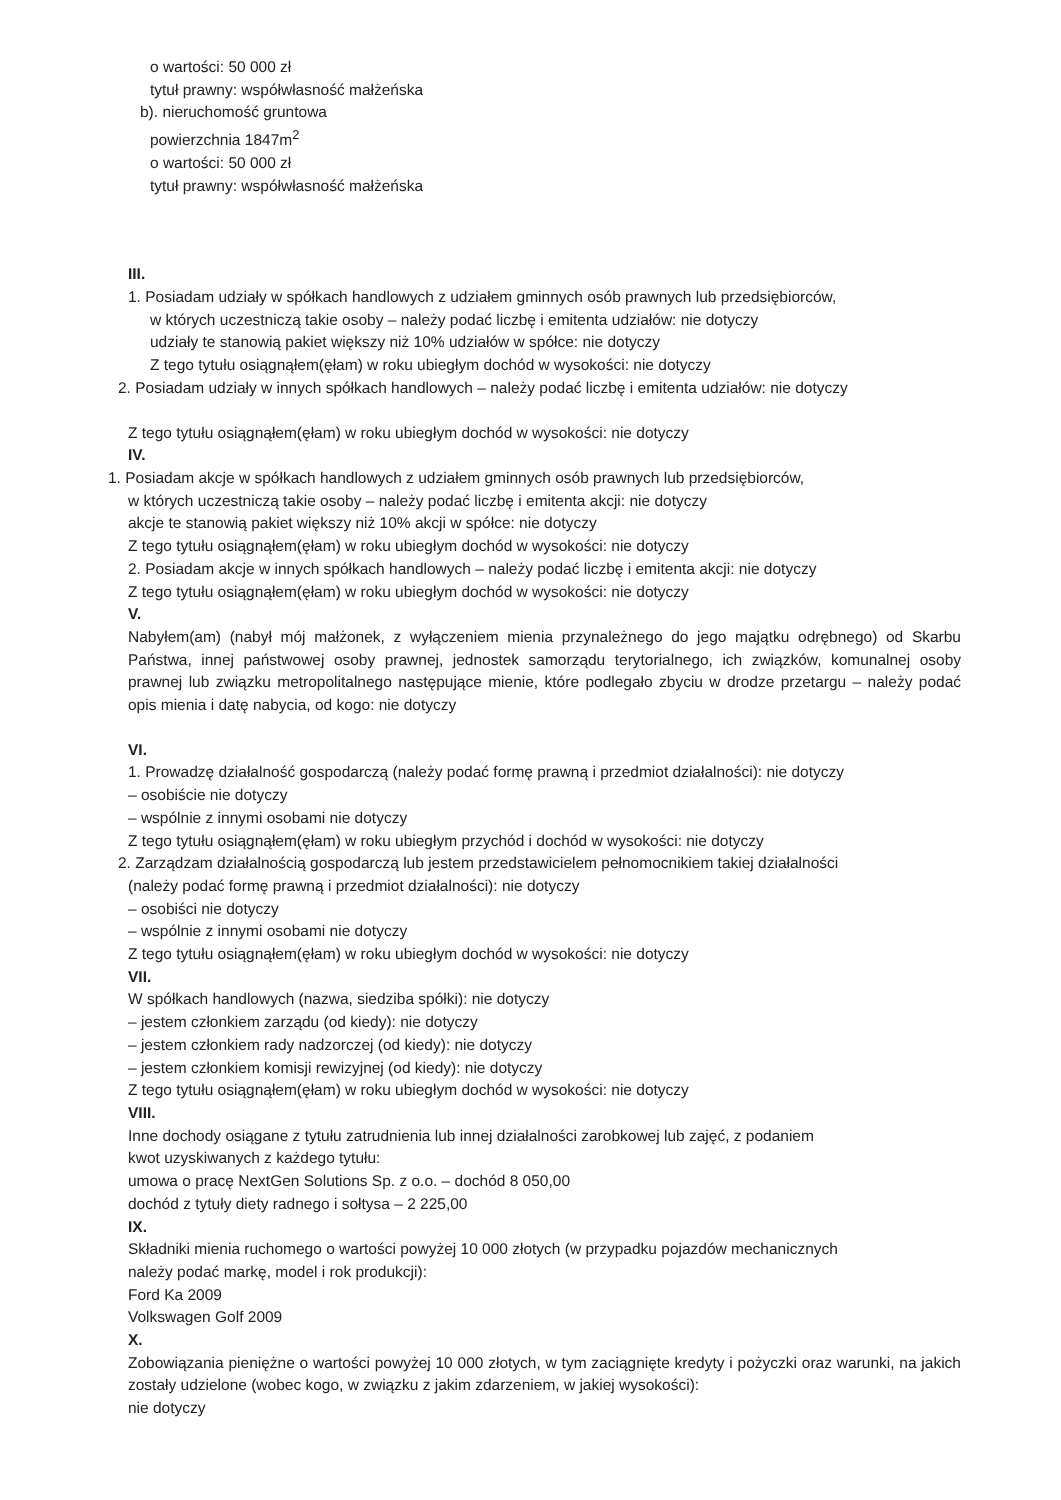o wartości: 50 000 zł
tytuł prawny: współwłasność małżeńska
b). nieruchomość gruntowa
powierzchnia 1847m<sup>2</sup>
o wartości: 50 000 zł
tytuł prawny: współwłasność małżeńska
III.
1. Posiadam udziały w spółkach handlowych z udziałem gminnych osób prawnych lub przedsiębiorców,
w których uczestniczą takie osoby – należy podać liczbę i emitenta udziałów: nie dotyczy
udziały te stanowią pakiet większy niż 10% udziałów w spółce: nie dotyczy
Z tego tytułu osiągnąłem(ęłam) w roku ubiegłym dochód w wysokości: nie dotyczy
2. Posiadam udziały w innych spółkach handlowych – należy podać liczbę i emitenta udziałów: nie dotyczy
Z tego tytułu osiągnąłem(ęłam) w roku ubiegłym dochód w wysokości: nie dotyczy
IV.
1. Posiadam akcje w spółkach handlowych z udziałem gminnych osób prawnych lub przedsiębiorców,
w których uczestniczą takie osoby – należy podać liczbę i emitenta akcji: nie dotyczy
akcje te stanowią pakiet większy niż 10% akcji w spółce: nie dotyczy
Z tego tytułu osiągnąłem(ęłam) w roku ubiegłym dochód w wysokości: nie dotyczy
2. Posiadam akcje w innych spółkach handlowych – należy podać liczbę i emitenta akcji: nie dotyczy
Z tego tytułu osiągnąłem(ęłam) w roku ubiegłym dochód w wysokości: nie dotyczy
V.
Nabyłem(am) (nabył mój małżonek, z wyłączeniem mienia przynależnego do jego majątku odrębnego) od Skarbu Państwa, innej państwowej osoby prawnej, jednostek samorządu terytorialnego, ich związków, komunalnej osoby prawnej lub związku metropolitalnego następujące mienie, które podlegało zbyciu w drodze przetargu – należy podać opis mienia i datę nabycia, od kogo: nie dotyczy
VI.
1. Prowadzę działalność gospodarczą (należy podać formę prawną i przedmiot działalności): nie dotyczy
– osobiście nie dotyczy
– wspólnie z innymi osobami nie dotyczy
Z tego tytułu osiągnąłem(ęłam) w roku ubiegłym przychód i dochód w wysokości: nie dotyczy
2. Zarządzam działalnością gospodarczą lub jestem przedstawicielem pełnomocnikiem takiej działalności
(należy podać formę prawną i przedmiot działalności): nie dotyczy
– osobiści nie dotyczy
– wspólnie z innymi osobami nie dotyczy
Z tego tytułu osiągnąłem(ęłam) w roku ubiegłym dochód w wysokości: nie dotyczy
VII.
W spółkach handlowych (nazwa, siedziba spółki): nie dotyczy
– jestem członkiem zarządu (od kiedy): nie dotyczy
– jestem członkiem rady nadzorczej (od kiedy): nie dotyczy
– jestem członkiem komisji rewizyjnej (od kiedy): nie dotyczy
Z tego tytułu osiągnąłem(ęłam) w roku ubiegłym dochód w wysokości: nie dotyczy
VIII.
Inne dochody osiągane z tytułu zatrudnienia lub innej działalności zarobkowej lub zajęć, z podaniem
kwot uzyskiwanych z każdego tytułu:
umowa o pracę NextGen Solutions Sp. z o.o. – dochód 8 050,00
dochód z tytuły diety radnego i sołtysa – 2 225,00
IX.
Składniki mienia ruchomego o wartości powyżej 10 000 złotych (w przypadku pojazdów mechanicznych
należy podać markę, model i rok produkcji):
Ford Ka 2009
Volkswagen Golf 2009
X.
Zobowiązania pieniężne o wartości powyżej 10 000 złotych, w tym zaciągnięte kredyty i pożyczki oraz warunki, na jakich zostały udzielone (wobec kogo, w związku z jakim zdarzeniem, w jakiej wysokości):
nie dotyczy